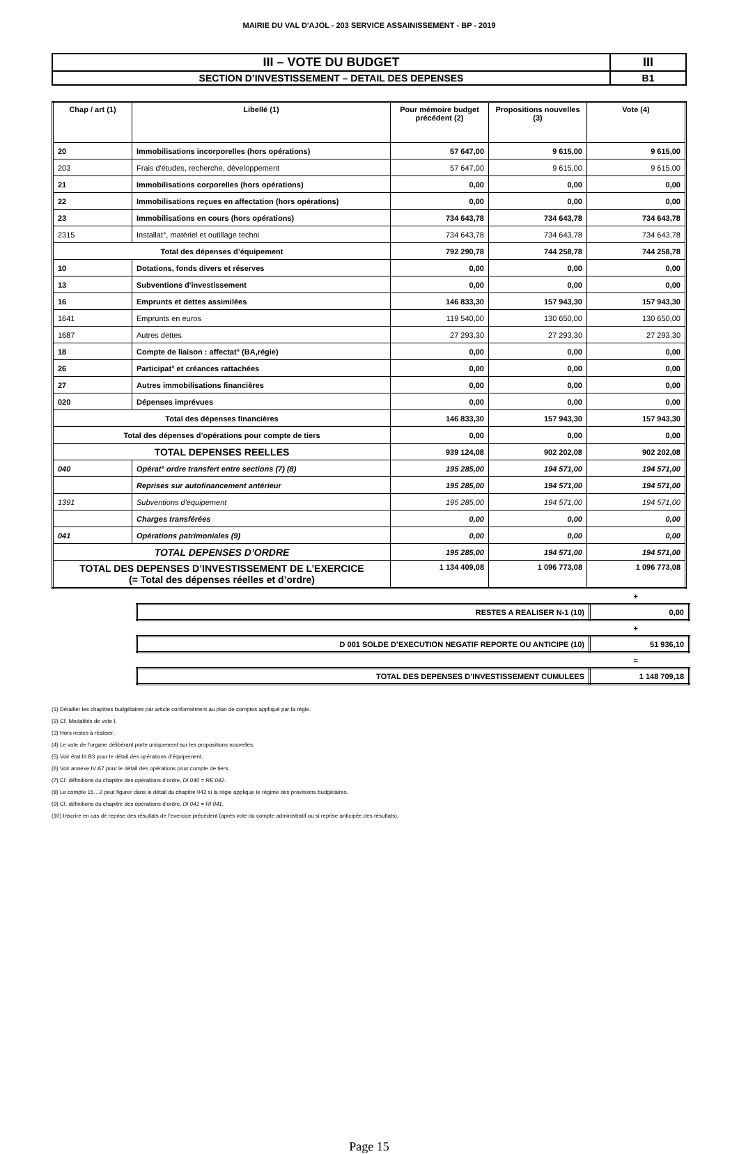MAIRIE DU VAL D'AJOL - 203 SERVICE ASSAINISSEMENT - BP - 2019
| III – VOTE DU BUDGET | III |
| SECTION D’INVESTISSEMENT – DETAIL DES DEPENSES | B1 |
| Chap / art (1) | Libellé (1) | Pour mémoire budget précédent (2) | Propositions nouvelles (3) | Vote (4) |
| --- | --- | --- | --- | --- |
| 20 | Immobilisations incorporelles (hors opérations) | 57 647,00 | 9 615,00 | 9 615,00 |
| 203 | Frais d'études, recherche, développement | 57 647,00 | 9 615,00 | 9 615,00 |
| 21 | Immobilisations corporelles (hors opérations) | 0,00 | 0,00 | 0,00 |
| 22 | Immobilisations reçues en affectation (hors opérations) | 0,00 | 0,00 | 0,00 |
| 23 | Immobilisations en cours (hors opérations) | 734 643,78 | 734 643,78 | 734 643,78 |
| 2315 | Installat°, matériel et outillage techni | 734 643,78 | 734 643,78 | 734 643,78 |
| Total des dépenses d’équipement | | 792 290,78 | 744 258,78 | 744 258,78 |
| 10 | Dotations, fonds divers et réserves | 0,00 | 0,00 | 0,00 |
| 13 | Subventions d'investissement | 0,00 | 0,00 | 0,00 |
| 16 | Emprunts et dettes assimilées | 146 833,30 | 157 943,30 | 157 943,30 |
| 1641 | Emprunts en euros | 119 540,00 | 130 650,00 | 130 650,00 |
| 1687 | Autres dettes | 27 293,30 | 27 293,30 | 27 293,30 |
| 18 | Compte de liaison : affectat° (BA,régie) | 0,00 | 0,00 | 0,00 |
| 26 | Participat° et créances rattachées | 0,00 | 0,00 | 0,00 |
| 27 | Autres immobilisations financières | 0,00 | 0,00 | 0,00 |
| 020 | Dépenses imprévues | 0,00 | 0,00 | 0,00 |
| Total des dépenses financières | | 146 833,30 | 157 943,30 | 157 943,30 |
| Total des dépenses d’opérations pour compte de tiers | | 0,00 | 0,00 | 0,00 |
| TOTAL DEPENSES REELLES | | 939 124,08 | 902 202,08 | 902 202,08 |
| 040 | Opérat° ordre transfert entre sections (7) (8) | 195 285,00 | 194 571,00 | 194 571,00 |
| | Reprises sur autofinancement antérieur | 195 285,00 | 194 571,00 | 194 571,00 |
| 1391 | Subventions d'équipement | 195 285,00 | 194 571,00 | 194 571,00 |
| | Charges transférées | 0,00 | 0,00 | 0,00 |
| 041 | Opérations patrimoniales (9) | 0,00 | 0,00 | 0,00 |
| TOTAL DEPENSES D’ORDRE | | 195 285,00 | 194 571,00 | 194 571,00 |
| TOTAL DES DEPENSES D’INVESTISSEMENT DE L’EXERCICE (= Total des dépenses réelles et d’ordre) | | 1 134 409,08 | 1 096 773,08 | 1 096 773,08 |
+
| RESTES A REALISER N-1 (10) | 0,00 |
+
| D 001 SOLDE D’EXECUTION NEGATIF REPORTE OU ANTICIPE (10) | 51 936,10 |
=
| TOTAL DES DEPENSES D’INVESTISSEMENT CUMULEES | 1 148 709,18 |
(1) Détailler les chapitres budgétaires par article conformément au plan de comptes appliqué par la régie.
(2) Cf. Modalités de vote I.
(3) Hors restes à réaliser.
(4) Le vote de l’organe délibérant porte uniquement sur les propositions nouvelles.
(5) Voir état III B3 pour le détail des opérations d’équipement.
(6) Voir annexe IV A7 pour le détail des opérations pour compte de tiers.
(7) Cf. définitions du chapitre des opérations d’ordre, DI 040 = RE 042.
(8) Le compte 15…2 peut figurer dans le détail du chapitre 042 si la régie applique le régime des provisions budgétaires.
(9) Cf. définitions du chapitre des opérations d’ordre, DI 041 = RI 041.
(10) Inscrire en cas de reprise des résultats de l’exercice précédent (après vote du compte administratif ou si reprise anticipée des résultats).
Page 15